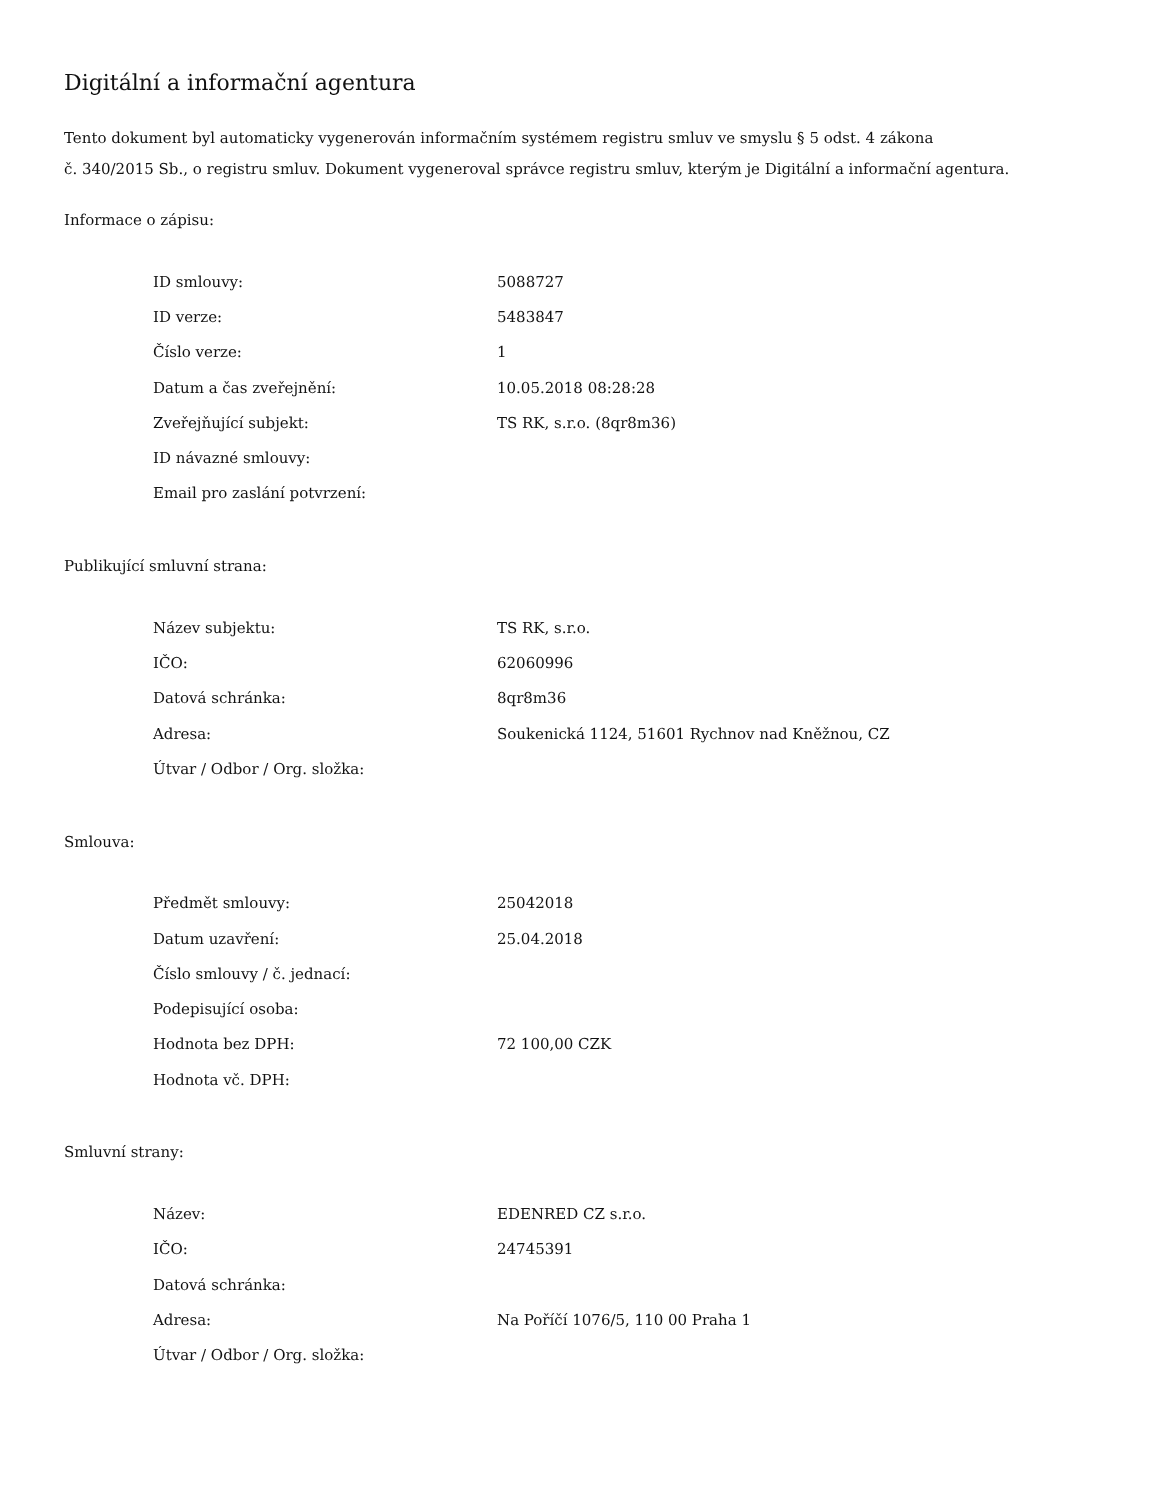Digitální a informační agentura
Tento dokument byl automaticky vygenerován informačním systémem registru smluv ve smyslu § 5 odst. 4 zákona
č. 340/2015 Sb., o registru smluv. Dokument vygeneroval správce registru smluv, kterým je Digitální a informační agentura.
Informace o zápisu:
| ID smlouvy: | 5088727 |
| ID verze: | 5483847 |
| Číslo verze: | 1 |
| Datum a čas zveřejnění: | 10.05.2018 08:28:28 |
| Zveřejňující subjekt: | TS RK, s.r.o. (8qr8m36) |
| ID návazné smlouvy: | |
| Email pro zaslání potvrzení: | |
Publikující smluvní strana:
| Název subjektu: | TS RK, s.r.o. |
| IČO: | 62060996 |
| Datová schránka: | 8qr8m36 |
| Adresa: | Soukenická 1124, 51601 Rychnov nad Kněžnou, CZ |
| Útvar / Odbor / Org. složka: | |
Smlouva:
| Předmět smlouvy: | 25042018 |
| Datum uzavření: | 25.04.2018 |
| Číslo smlouvy / č. jednací: | |
| Podepisující osoba: | |
| Hodnota bez DPH: | 72 100,00 CZK |
| Hodnota vč. DPH: | |
Smluvní strany:
| Název: | EDENRED CZ s.r.o. |
| IČO: | 24745391 |
| Datová schránka: | |
| Adresa: | Na Poříčí 1076/5, 110 00 Praha 1 |
| Útvar / Odbor / Org. složka: | |